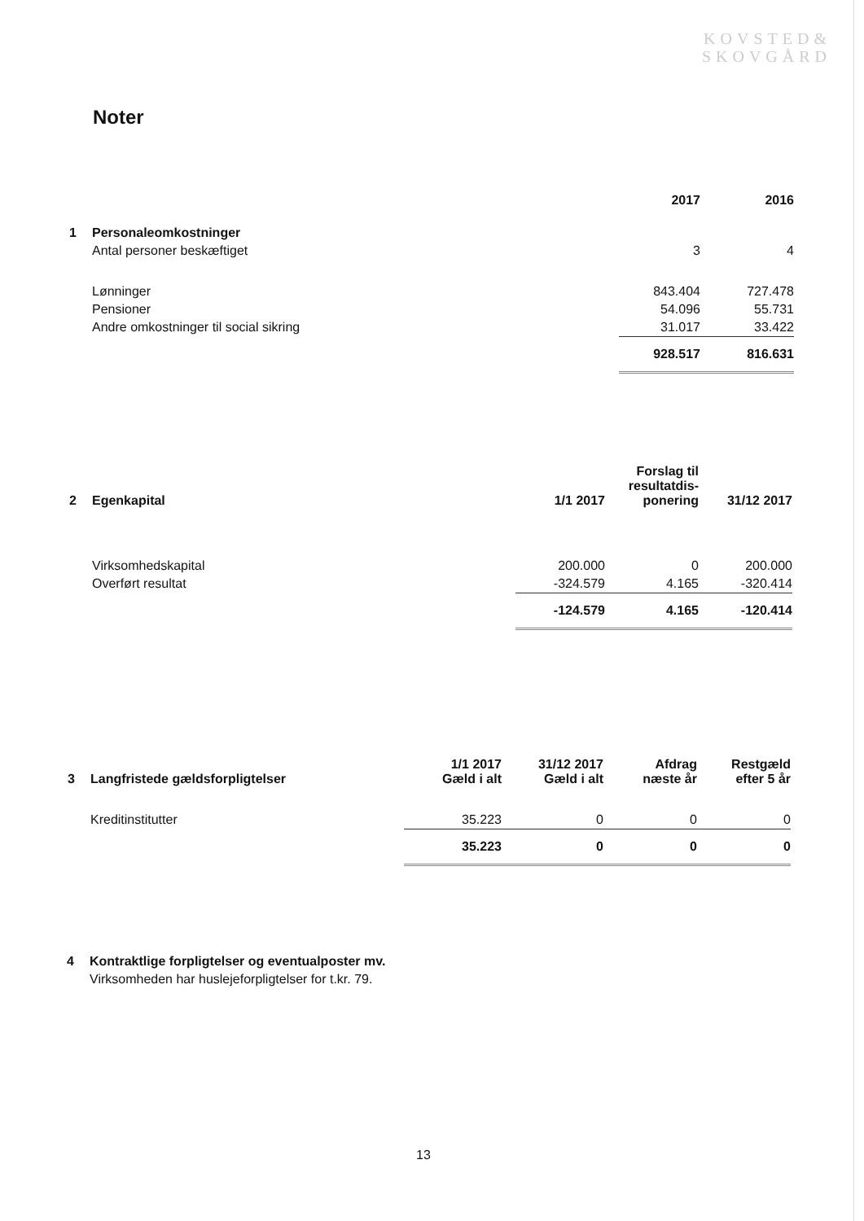KOVSTED&
SKOVGÅRD
Noter
| | | 2017 | 2016 |
| --- | --- | --- | --- |
| 1 | Personaleomkostninger | | |
| | Antal personer beskæftiget | 3 | 4 |
| | Lønninger | 843.404 | 727.478 |
| | Pensioner | 54.096 | 55.731 |
| | Andre omkostninger til social sikring | 31.017 | 33.422 |
| | | 928.517 | 816.631 |
| 2 | Egenkapital | 1/1 2017 | Forslag til resultatdis- ponering | 31/12 2017 |
| --- | --- | --- | --- | --- |
| | Virksomhedskapital | 200.000 | 0 | 200.000 |
| | Overført resultat | -324.579 | 4.165 | -320.414 |
| | | -124.579 | 4.165 | -120.414 |
| 3 | Langfristede gældsforpligtelser | 1/1 2017 Gæld i alt | 31/12 2017 Gæld i alt | Afdrag næste år | Restgæld efter 5 år |
| --- | --- | --- | --- | --- | --- |
| | Kreditinstitutter | 35.223 | 0 | 0 | 0 |
| | | 35.223 | 0 | 0 | 0 |
| 4 | Kontraktlige forpligtelser og eventualposter mv. |
| | Virksomheden har huslejeforpligtelser for t.kr. 79. |
13